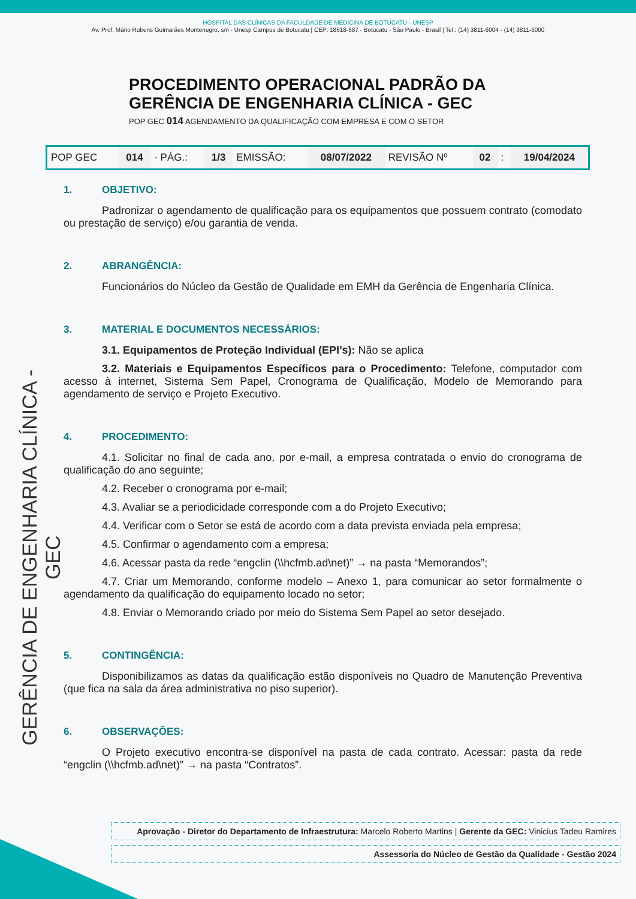HOSPITAL DAS CLÍNICAS DA FACULDADE DE MEDICINA DE BOTUCATU - UNESP
Av. Prof. Mário Rubens Guimarães Montenegro, s/n - Unesp Campus de Botucatu | CEP: 18618-687 - Botucatu - São Paulo - Brasil | Tel.: (14) 3811-6004 - (14) 3811-6000
GERÊNCIA DE ENGENHARIA CLÍNICA - GEC
PROCEDIMENTO OPERACIONAL PADRÃO DA
GERÊNCIA DE ENGENHARIA CLÍNICA - GEC
POP GEC 014 AGENDAMENTO DA QUALIFICAÇÃO COM EMPRESA E COM O SETOR
| POP GEC | 014 | - PÁG.: | 1/3 | EMISSÃO: | 08/07/2022 | REVISÃO Nº | 02 | : | 19/04/2024 |
1. OBJETIVO:
Padronizar o agendamento de qualificação para os equipamentos que possuem contrato (comodato ou prestação de serviço) e/ou garantia de venda.
2. ABRANGÊNCIA:
Funcionários do Núcleo da Gestão de Qualidade em EMH da Gerência de Engenharia Clínica.
3. MATERIAL E DOCUMENTOS NECESSÁRIOS:
3.1. Equipamentos de Proteção Individual (EPI’s): Não se aplica
3.2. Materiais e Equipamentos Específicos para o Procedimento: Telefone, computador com acesso à internet, Sistema Sem Papel, Cronograma de Qualificação, Modelo de Memorando para agendamento de serviço e Projeto Executivo.
4. PROCEDIMENTO:
4.1. Solicitar no final de cada ano, por e-mail, a empresa contratada o envio do cronograma de qualificação do ano seguinte;
4.2. Receber o cronograma por e-mail;
4.3. Avaliar se a periodicidade corresponde com a do Projeto Executivo;
4.4. Verificar com o Setor se está de acordo com a data prevista enviada pela empresa;
4.5. Confirmar o agendamento com a empresa;
4.6. Acessar pasta da rede “engclin (\\hcfmb.ad\net)” → na pasta “Memorandos”;
4.7. Criar um Memorando, conforme modelo – Anexo 1, para comunicar ao setor formalmente o agendamento da qualificação do equipamento locado no setor;
4.8. Enviar o Memorando criado por meio do Sistema Sem Papel ao setor desejado.
5. CONTINGÊNCIA:
Disponibilizamos as datas da qualificação estão disponíveis no Quadro de Manutenção Preventiva (que fica na sala da área administrativa no piso superior).
6. OBSERVAÇÕES:
O Projeto executivo encontra-se disponível na pasta de cada contrato. Acessar: pasta da rede “engclin (\\hcfmb.ad\net)” → na pasta “Contratos”.
Aprovação - Diretor do Departamento de Infraestrutura: Marcelo Roberto Martins | Gerente da GEC: Vinicius Tadeu Ramires
Assessoria do Núcleo de Gestão da Qualidade - Gestão 2024